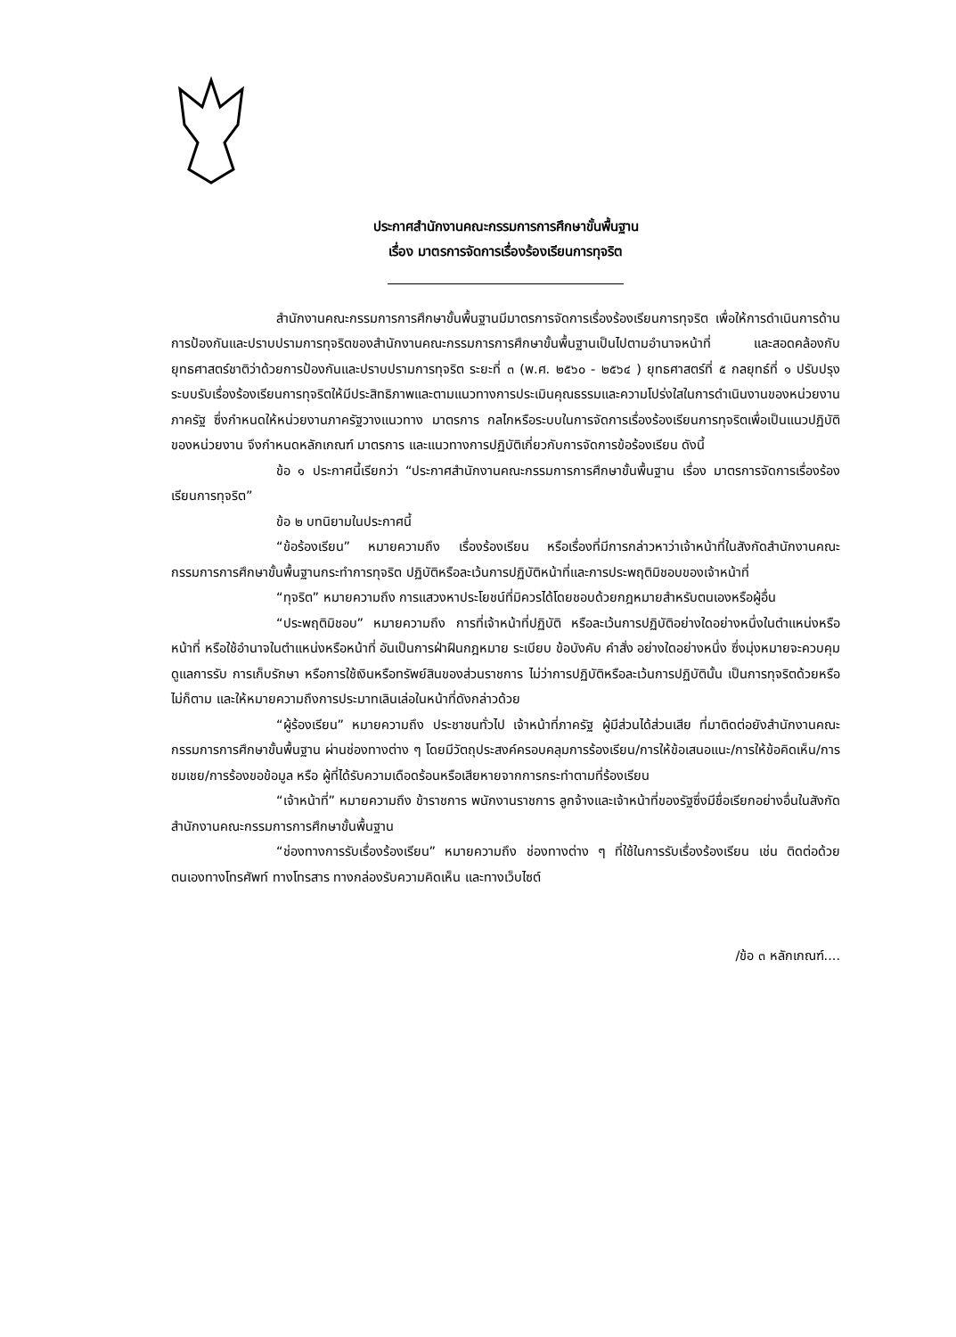ประกาศสำนักงานคณะกรรมการการศึกษาขั้นพื้นฐาน
เรื่อง มาตรการจัดการเรื่องร้องเรียนการทุจริต
สำนักงานคณะกรรมการการศึกษาขั้นพื้นฐานมีมาตรการจัดการเรื่องร้องเรียนการทุจริต เพื่อให้การดำเนินการด้านการป้องกันและปราบปรามการทุจริตของสำนักงานคณะกรรมการการศึกษาขั้นพื้นฐานเป็นไปตามอำนาจหน้าที่ และสอดคล้องกับยุทธศาสตร์ชาติว่าด้วยการป้องกันและปราบปรามการทุจริต ระยะที่ ๓ (พ.ศ. ๒๕๖๐ - ๒๕๖๔ ) ยุทธศาสตร์ที่ ๕ กลยุทธ์ที่ ๑ ปรับปรุงระบบรับเรื่องร้องเรียนการทุจริตให้มีประสิทธิภาพและตามแนวทางการประเมินคุณธรรมและความโปร่งใสในการดำเนินงานของหน่วยงานภาครัฐ ซึ่งกำหนดให้หน่วยงานภาครัฐวางแนวทาง มาตรการ กลไกหรือระบบในการจัดการเรื่องร้องเรียนการทุจริตเพื่อเป็นแนวปฏิบัติของหน่วยงาน จึงกำหนดหลักเกณฑ์ มาตรการ และแนวทางการปฏิบัติเกี่ยวกับการจัดการข้อร้องเรียน ดังนี้
ข้อ ๑ ประกาศนี้เรียกว่า “ประกาศสำนักงานคณะกรรมการการศึกษาขั้นพื้นฐาน เรื่อง มาตรการจัดการเรื่องร้องเรียนการทุจริต”
ข้อ ๒ บทนิยามในประกาศนี้
“ข้อร้องเรียน” หมายความถึง เรื่องร้องเรียน หรือเรื่องที่มีการกล่าวหาว่าเจ้าหน้าที่ในสังกัดสำนักงานคณะกรรมการการศึกษาขั้นพื้นฐานกระทำการทุจริต ปฏิบัติหรือละเว้นการปฏิบัติหน้าที่และการประพฤติมิชอบของเจ้าหน้าที่
“ทุจริต” หมายความถึง การแสวงหาประโยชน์ที่มิควรได้โดยชอบด้วยกฎหมายสำหรับตนเองหรือผู้อื่น
“ประพฤติมิชอบ” หมายความถึง การที่เจ้าหน้าที่ปฏิบัติ หรือละเว้นการปฏิบัติอย่างใดอย่างหนึ่งในตำแหน่งหรือหน้าที่ หรือใช้อำนาจในตำแหน่งหรือหน้าที่ อันเป็นการฝ่าฝืนกฎหมาย ระเบียบ ข้อบังคับ คำสั่ง อย่างใดอย่างหนึ่ง ซึ่งมุ่งหมายจะควบคุมดูแลการรับ การเก็บรักษา หรือการใช้เงินหรือทรัพย์สินของส่วนราชการ ไม่ว่าการปฏิบัติหรือละเว้นการปฏิบัตินั้น เป็นการทุจริตด้วยหรือไม่ก็ตาม และให้หมายความถึงการประมาทเลินเล่อในหน้าที่ดังกล่าวด้วย
“ผู้ร้องเรียน” หมายความถึง ประชาชนทั่วไป เจ้าหน้าที่ภาครัฐ ผู้มีส่วนได้ส่วนเสีย ที่มาติดต่อยังสำนักงานคณะกรรมการการศึกษาขั้นพื้นฐาน ผ่านช่องทางต่าง ๆ โดยมีวัตถุประสงค์ครอบคลุมการร้องเรียน/การให้ข้อเสนอแนะ/การให้ข้อคิดเห็น/การชมเชย/การร้องขอข้อมูล หรือ ผู้ที่ได้รับความเดือดร้อนหรือเสียหายจากการกระทำตามที่ร้องเรียน
“เจ้าหน้าที่” หมายความถึง ข้าราชการ พนักงานราชการ ลูกจ้างและเจ้าหน้าที่ของรัฐซึ่งมีชื่อเรียกอย่างอื่นในสังกัดสำนักงานคณะกรรมการการศึกษาขั้นพื้นฐาน
“ช่องทางการรับเรื่องร้องเรียน” หมายความถึง ช่องทางต่าง ๆ ที่ใช้ในการรับเรื่องร้องเรียน เช่น ติดต่อด้วยตนเองทางโทรศัพท์ ทางโทรสาร ทางกล่องรับความคิดเห็น และทางเว็บไซต์
/ข้อ ๓ หลักเกณฑ์....